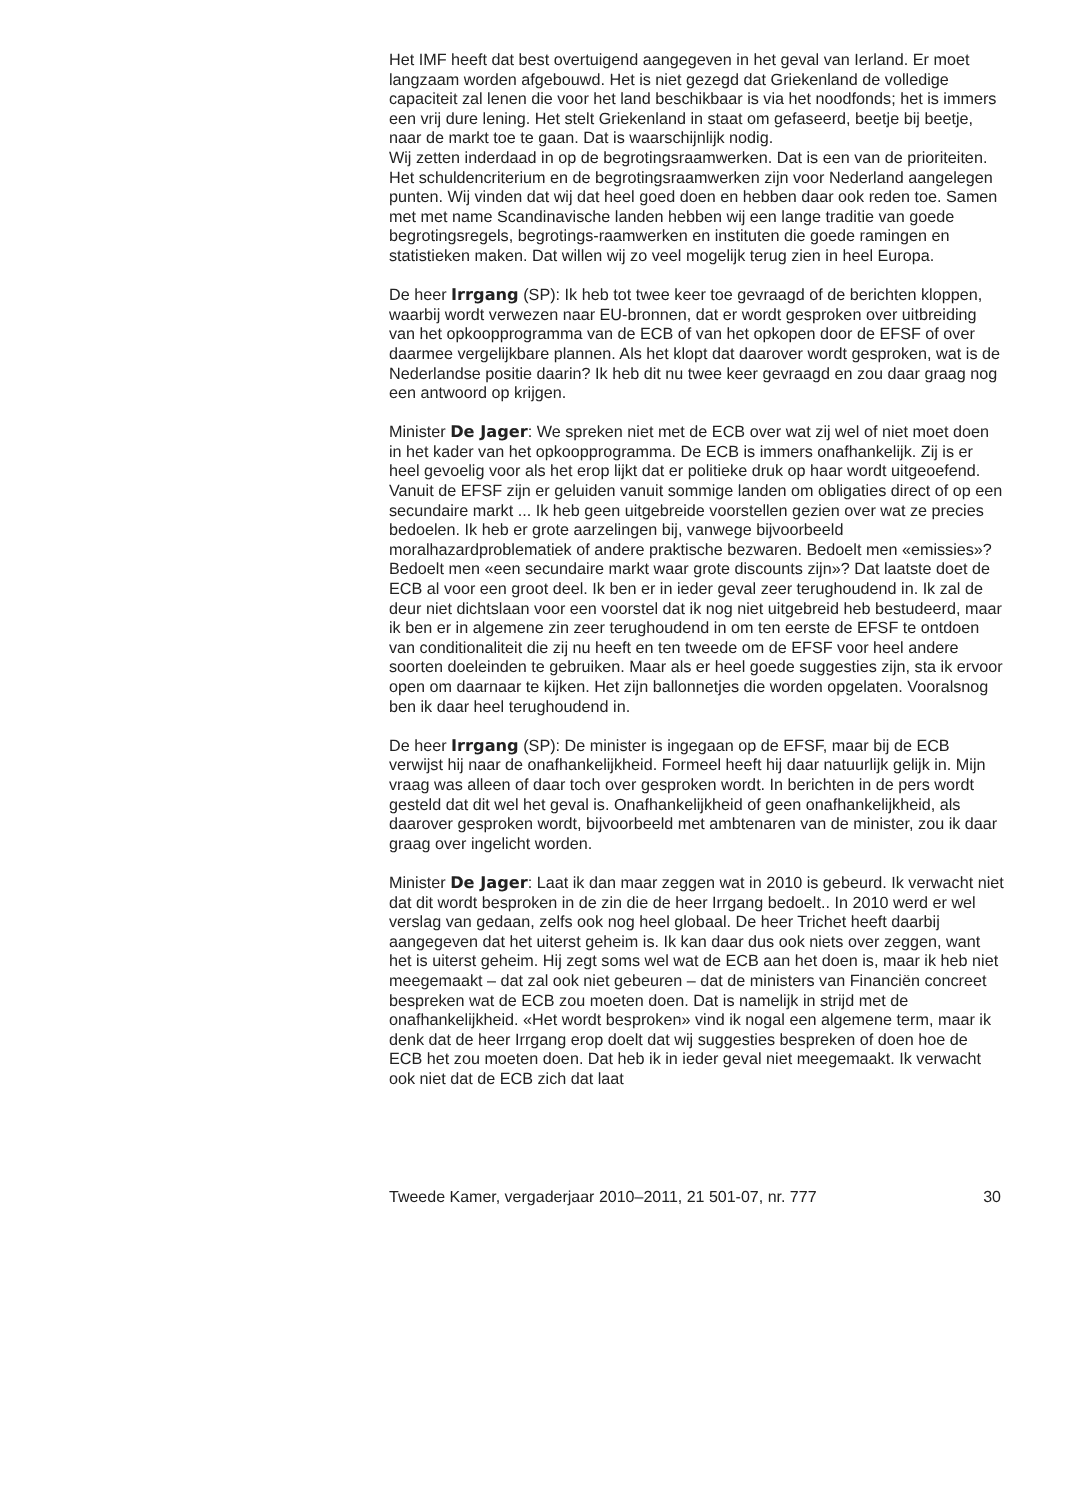Het IMF heeft dat best overtuigend aangegeven in het geval van Ierland. Er moet langzaam worden afgebouwd. Het is niet gezegd dat Griekenland de volledige capaciteit zal lenen die voor het land beschikbaar is via het noodfonds; het is immers een vrij dure lening. Het stelt Griekenland in staat om gefaseerd, beetje bij beetje, naar de markt toe te gaan. Dat is waarschijnlijk nodig.
Wij zetten inderdaad in op de begrotingsraamwerken. Dat is een van de prioriteiten. Het schuldencriterium en de begrotingsraamwerken zijn voor Nederland aangelegen punten. Wij vinden dat wij dat heel goed doen en hebben daar ook reden toe. Samen met met name Scandinavische landen hebben wij een lange traditie van goede begrotingsregels, begrotings-raamwerken en instituten die goede ramingen en statistieken maken. Dat willen wij zo veel mogelijk terug zien in heel Europa.
De heer Irrgang (SP): Ik heb tot twee keer toe gevraagd of de berichten kloppen, waarbij wordt verwezen naar EU-bronnen, dat er wordt gesproken over uitbreiding van het opkoopprogramma van de ECB of van het opkopen door de EFSF of over daarmee vergelijkbare plannen. Als het klopt dat daarover wordt gesproken, wat is de Nederlandse positie daarin? Ik heb dit nu twee keer gevraagd en zou daar graag nog een antwoord op krijgen.
Minister De Jager: We spreken niet met de ECB over wat zij wel of niet moet doen in het kader van het opkoopprogramma. De ECB is immers onafhankelijk. Zij is er heel gevoelig voor als het erop lijkt dat er politieke druk op haar wordt uitgeoefend. Vanuit de EFSF zijn er geluiden vanuit sommige landen om obligaties direct of op een secundaire markt ... Ik heb geen uitgebreide voorstellen gezien over wat ze precies bedoelen. Ik heb er grote aarzelingen bij, vanwege bijvoorbeeld moralhazardproblematiek of andere praktische bezwaren. Bedoelt men «emissies»? Bedoelt men «een secundaire markt waar grote discounts zijn»? Dat laatste doet de ECB al voor een groot deel. Ik ben er in ieder geval zeer terughoudend in. Ik zal de deur niet dichtslaan voor een voorstel dat ik nog niet uitgebreid heb bestudeerd, maar ik ben er in algemene zin zeer terughoudend in om ten eerste de EFSF te ontdoen van conditionaliteit die zij nu heeft en ten tweede om de EFSF voor heel andere soorten doeleinden te gebruiken. Maar als er heel goede suggesties zijn, sta ik ervoor open om daarnaar te kijken. Het zijn ballonnetjes die worden opgelaten. Vooralsnog ben ik daar heel terughoudend in.
De heer Irrgang (SP): De minister is ingegaan op de EFSF, maar bij de ECB verwijst hij naar de onafhankelijkheid. Formeel heeft hij daar natuurlijk gelijk in. Mijn vraag was alleen of daar toch over gesproken wordt. In berichten in de pers wordt gesteld dat dit wel het geval is. Onafhankelijkheid of geen onafhankelijkheid, als daarover gesproken wordt, bijvoorbeeld met ambtenaren van de minister, zou ik daar graag over ingelicht worden.
Minister De Jager: Laat ik dan maar zeggen wat in 2010 is gebeurd. Ik verwacht niet dat dit wordt besproken in de zin die de heer Irrgang bedoelt.. In 2010 werd er wel verslag van gedaan, zelfs ook nog heel globaal. De heer Trichet heeft daarbij aangegeven dat het uiterst geheim is. Ik kan daar dus ook niets over zeggen, want het is uiterst geheim. Hij zegt soms wel wat de ECB aan het doen is, maar ik heb niet meegemaakt – dat zal ook niet gebeuren – dat de ministers van Financiën concreet bespreken wat de ECB zou moeten doen. Dat is namelijk in strijd met de onafhankelijkheid. «Het wordt besproken» vind ik nogal een algemene term, maar ik denk dat de heer Irrgang erop doelt dat wij suggesties bespreken of doen hoe de ECB het zou moeten doen. Dat heb ik in ieder geval niet meegemaakt. Ik verwacht ook niet dat de ECB zich dat laat
Tweede Kamer, vergaderjaar 2010–2011, 21 501-07, nr. 777 30